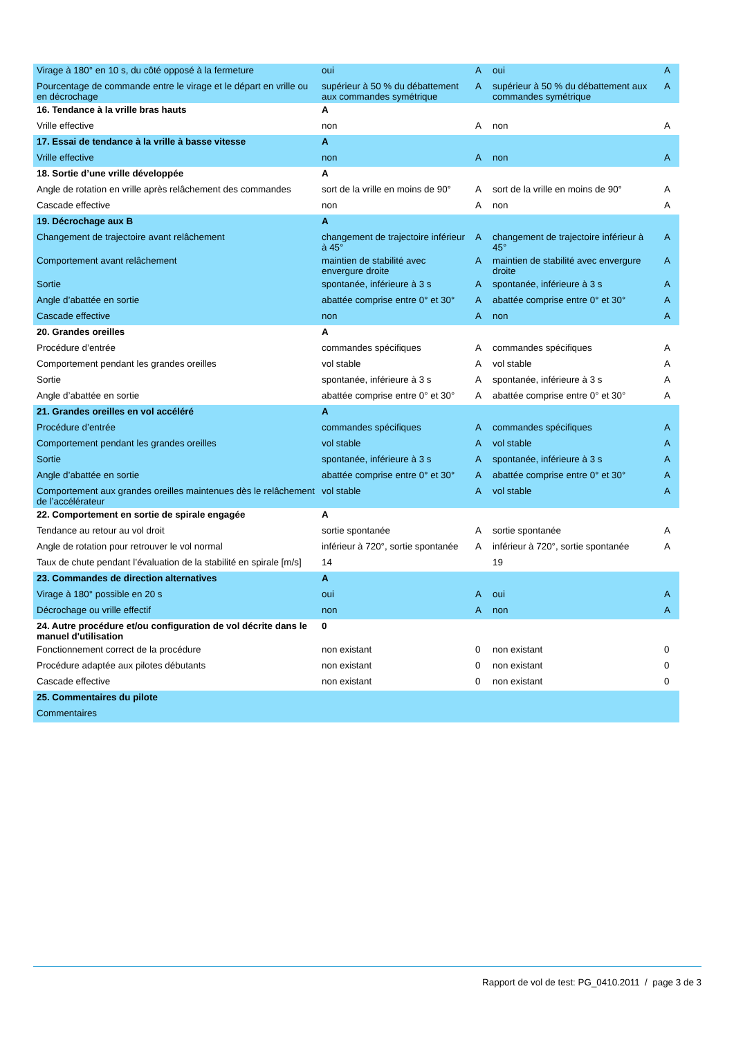| Virage à 180° en 10 s, du côté opposé à la fermeture | oui | A | oui | A |
| Pourcentage de commande entre le virage et le départ en vrille ou en décrochage | supérieur à 50 % du débattement aux commandes symétrique | A | supérieur à 50 % du débattement aux commandes symétrique | A |
| 16. Tendance à la vrille bras hauts | A | | | |
| Vrille effective | non | A | non | A |
| 17. Essai de tendance à la vrille à basse vitesse | A | | | |
| Vrille effective | non | A | non | A |
| 18. Sortie d’une vrille développée | A | | | |
| Angle de rotation en vrille après relâchement des commandes | sort de la vrille en moins de 90° | A | sort de la vrille en moins de 90° | A |
| Cascade effective | non | A | non | A |
| 19. Décrochage aux B | A | | | |
| Changement de trajectoire avant relâchement | changement de trajectoire inférieur à 45° | A | changement de trajectoire inférieur à 45° | A |
| Comportement avant relâchement | maintien de stabilité avec envergure droite | A | maintien de stabilité avec envergure droite | A |
| Sortie | spontanée, inférieure à 3 s | A | spontanée, inférieure à 3 s | A |
| Angle d’abattée en sortie | abattée comprise entre 0° et 30° | A | abattée comprise entre 0° et 30° | A |
| Cascade effective | non | A | non | A |
| 20. Grandes oreilles | A | | | |
| Procédure d’entrée | commandes spécifiques | A | commandes spécifiques | A |
| Comportement pendant les grandes oreilles | vol stable | A | vol stable | A |
| Sortie | spontanée, inférieure à 3 s | A | spontanée, inférieure à 3 s | A |
| Angle d’abattée en sortie | abattée comprise entre 0° et 30° | A | abattée comprise entre 0° et 30° | A |
| 21. Grandes oreilles en vol accéléré | A | | | |
| Procédure d’entrée | commandes spécifiques | A | commandes spécifiques | A |
| Comportement pendant les grandes oreilles | vol stable | A | vol stable | A |
| Sortie | spontanée, inférieure à 3 s | A | spontanée, inférieure à 3 s | A |
| Angle d’abattée en sortie | abattée comprise entre 0° et 30° | A | abattée comprise entre 0° et 30° | A |
| Comportement aux grandes oreilles maintenues dès le relâchement de l’accélérateur | vol stable | A | vol stable | A |
| 22. Comportement en sortie de spirale engagée | A | | | |
| Tendance au retour au vol droit | sortie spontanée | A | sortie spontanée | A |
| Angle de rotation pour retrouver le vol normal | inférieur à 720°, sortie spontanée | A | inférieur à 720°, sortie spontanée | A |
| Taux de chute pendant l’évaluation de la stabilité en spirale [m/s] | 14 | | 19 | |
| 23. Commandes de direction alternatives | A | | | |
| Virage à 180° possible en 20 s | oui | A | oui | A |
| Décrochage ou vrille effectif | non | A | non | A |
| 24. Autre procédure et/ou configuration de vol décrite dans le manuel d'utilisation | 0 | | | |
| Fonctionnement correct de la procédure | non existant | 0 | non existant | 0 |
| Procédure adaptée aux pilotes débutants | non existant | 0 | non existant | 0 |
| Cascade effective | non existant | 0 | non existant | 0 |
| 25. Commentaires du pilote | | | | |
| Commentaires | | | | |
Rapport de vol de test: PG_0410.2011 / page 3 de 3